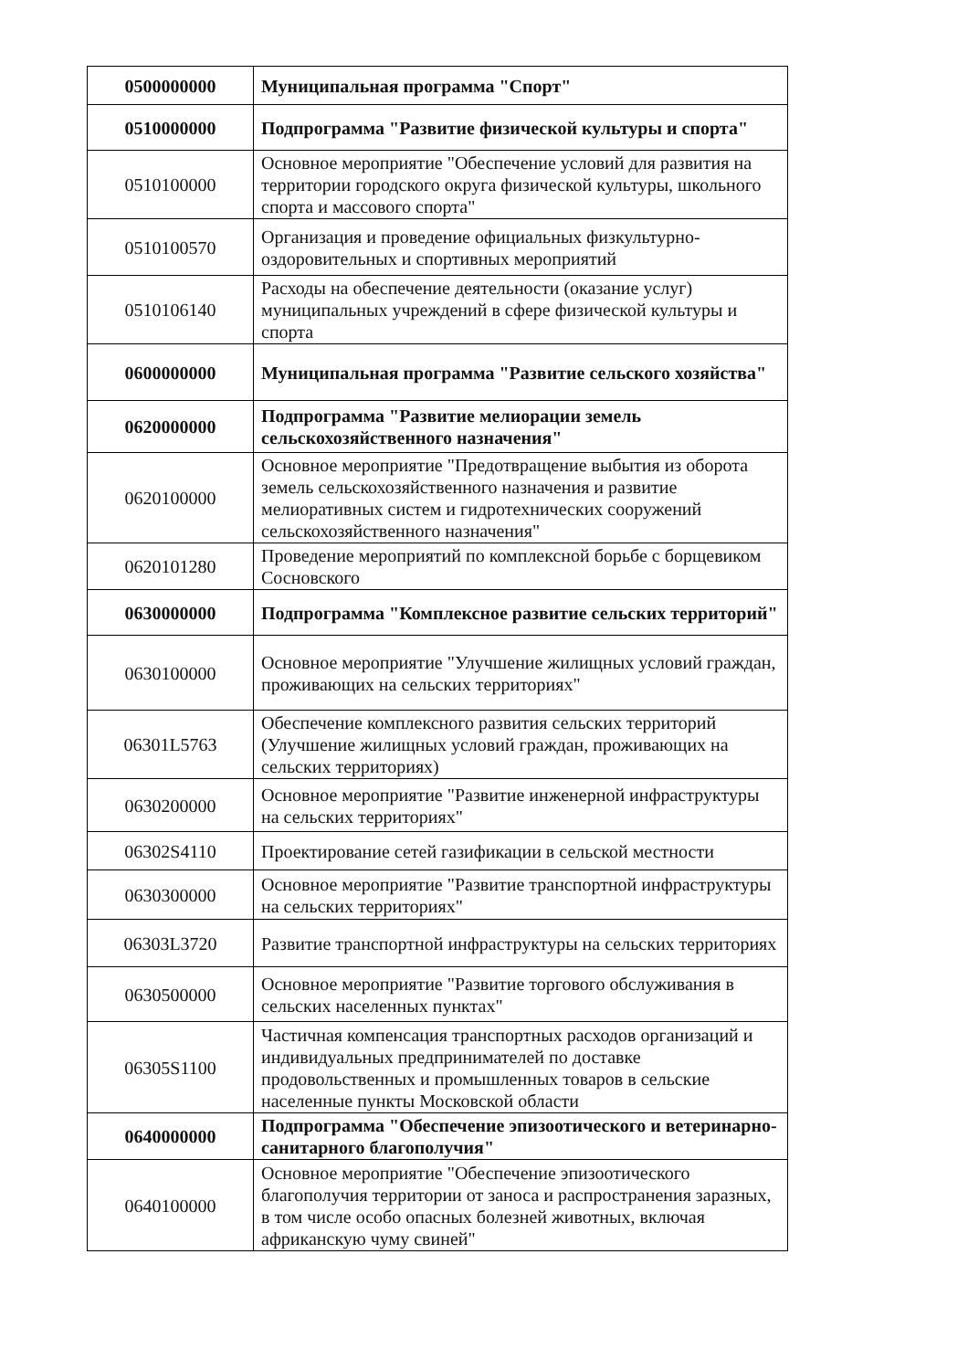| 0500000000 | Муниципальная программа "Спорт" |
| 0510000000 | Подпрограмма "Развитие физической культуры и спорта" |
| 0510100000 | Основное мероприятие "Обеспечение условий для развития на территории городского округа физической культуры, школьного спорта и массового спорта" |
| 0510100570 | Организация и проведение официальных физкультурно-оздоровительных и спортивных мероприятий |
| 0510106140 | Расходы на обеспечение деятельности (оказание услуг) муниципальных учреждений в сфере физической культуры и спорта |
| 0600000000 | Муниципальная программа "Развитие сельского хозяйства" |
| 0620000000 | Подпрограмма "Развитие мелиорации земель сельскохозяйственного назначения" |
| 0620100000 | Основное мероприятие "Предотвращение выбытия из оборота земель сельскохозяйственного назначения и развитие мелиоративных систем и гидротехнических сооружений сельскохозяйственного назначения" |
| 0620101280 | Проведение мероприятий по комплексной борьбе с борщевиком Сосновского |
| 0630000000 | Подпрограмма "Комплексное развитие сельских территорий" |
| 0630100000 | Основное мероприятие "Улучшение жилищных условий граждан, проживающих на сельских территориях" |
| 06301L5763 | Обеспечение комплексного развития сельских территорий (Улучшение жилищных условий граждан, проживающих на сельских территориях) |
| 0630200000 | Основное мероприятие "Развитие инженерной инфраструктуры на сельских территориях" |
| 06302S4110 | Проектирование сетей газификации в сельской местности |
| 0630300000 | Основное мероприятие "Развитие транспортной инфраструктуры на сельских территориях" |
| 06303L3720 | Развитие транспортной инфраструктуры на сельских территориях |
| 0630500000 | Основное мероприятие "Развитие торгового обслуживания в сельских населенных пунктах" |
| 06305S1100 | Частичная компенсация транспортных расходов организаций и индивидуальных предпринимателей по доставке продовольственных и промышленных товаров в сельские населенные пункты Московской области |
| 0640000000 | Подпрограмма "Обеспечение эпизоотического и ветеринарно-санитарного благополучия" |
| 0640100000 | Основное мероприятие "Обеспечение эпизоотического благополучия территории от заноса и распространения заразных, в том числе особо опасных болезней животных, включая африканскую чуму свиней" |